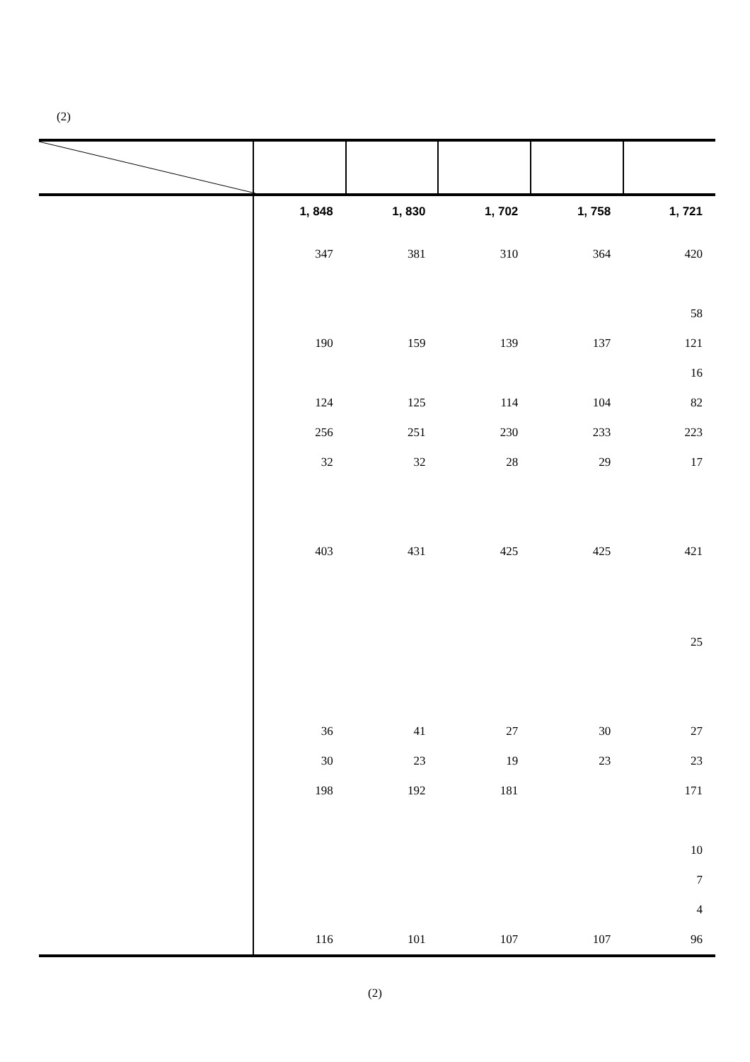(2)
| | 1, 848 | 1, 830 | 1, 702 | 1, 758 | 1, 721 |
| | 347 | 381 | 310 | 364 | 420 |
| | | | | | 58 |
| | 190 | 159 | 139 | 137 | 121 |
| | | | | | 16 |
| | 124 | 125 | 114 | 104 | 82 |
| | 256 | 251 | 230 | 233 | 223 |
| | 32 | 32 | 28 | 29 | 17 |
| | 403 | 431 | 425 | 425 | 421 |
| | | | | | 25 |
| | 36 | 41 | 27 | 30 | 27 |
| | 30 | 23 | 19 | 23 | 23 |
| | 198 | 192 | 181 | | 171 |
| | | | | | 10 |
| | | | | | 7 |
| | | | | | 4 |
| | 116 | 101 | 107 | 107 | 96 |
(2)